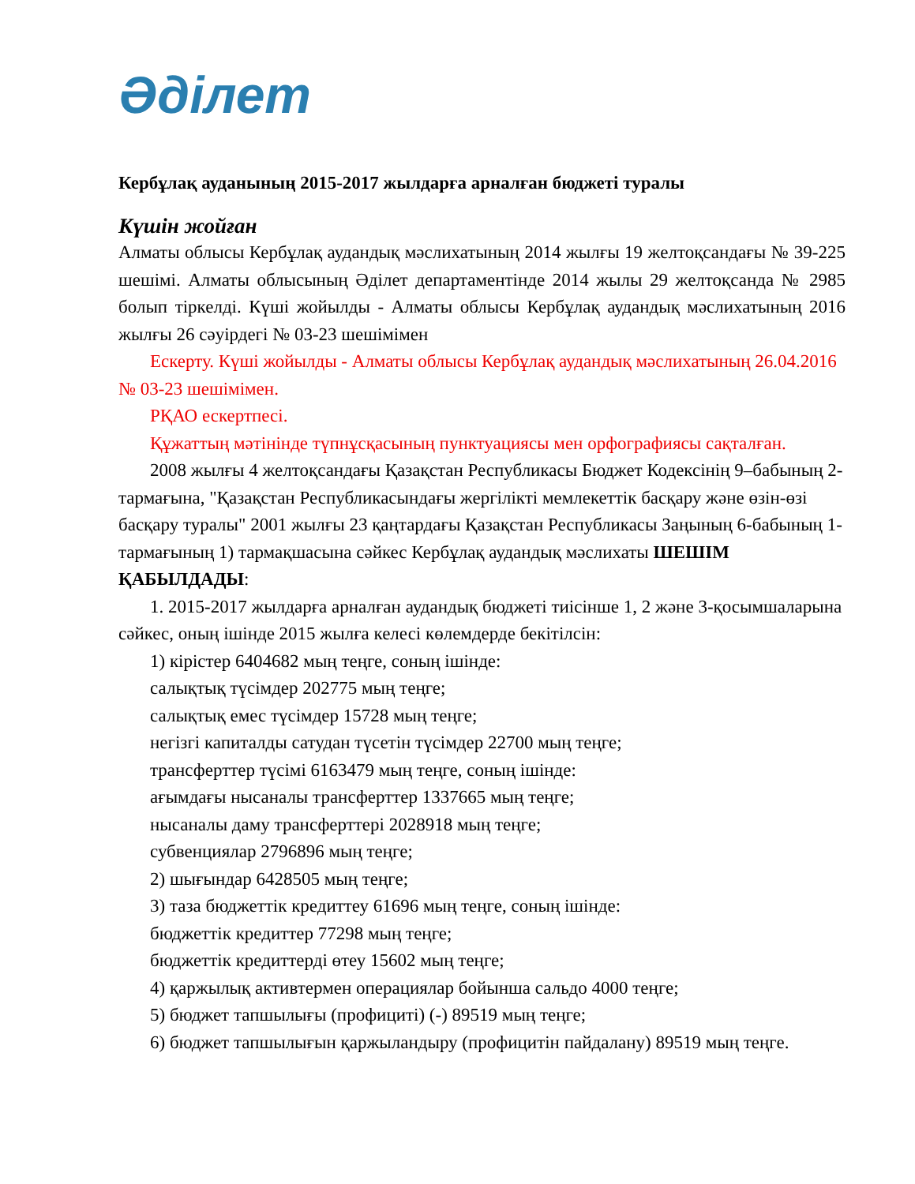Әділет
Кербұлақ ауданының 2015-2017 жылдарға арналған бюджеті туралы
Күшін жойған
Алматы облысы Кербұлақ аудандық мәслихатының 2014 жылғы 19 желтоқсандағы № 39-225 шешімі. Алматы облысының Әділет департаментінде 2014 жылы 29 желтоқсанда № 2985 болып тіркелді. Күші жойылды - Алматы облысы Кербұлақ аудандық мәслихатының 2016 жылғы 26 сәуірдегі № 03-23 шешімімен
Ескерту. Күші жойылды - Алматы облысы Кербұлақ аудандық мәслихатының 26.04.2016 № 03-23 шешімімен.
РҚАО ескертпесі.
Құжаттың мәтінінде түпнұсқасының пунктуациясы мен орфографиясы сақталған.
2008 жылғы 4 желтоқсандағы Қазақстан Республикасы Бюджет Кодексінің 9–бабының 2-тармағына, "Қазақстан Республикасындағы жергілікті мемлекеттік басқару және өзін-өзі басқару туралы" 2001 жылғы 23 қаңтардағы Қазақстан Республикасы Заңының 6-бабының 1-тармағының 1) тармақшасына сәйкес Кербұлақ аудандық мәслихаты ШЕШІМ ҚАБЫЛДАДЫ:
1. 2015-2017 жылдарға арналған аудандық бюджеті тиісінше 1, 2 және 3-қосымшаларына сәйкес, оның ішінде 2015 жылға келесі көлемдерде бекітілсін:
1) кірістер 6404682 мың теңге, соның ішінде:
салықтық түсімдер 202775 мың теңге;
салықтық емес түсімдер 15728 мың теңге;
негізгі капиталды сатудан түсетін түсімдер 22700 мың теңге;
трансферттер түсімі 6163479 мың теңге, соның ішінде:
ағымдағы нысаналы трансферттер 1337665 мың теңге;
нысаналы даму трансферттері 2028918 мың теңге;
субвенциялар 2796896 мың теңге;
2) шығындар 6428505 мың теңге;
3) таза бюджеттік кредиттеу 61696 мың теңге, соның ішінде:
бюджеттік кредиттер 77298 мың теңге;
бюджеттік кредиттерді өтеу 15602 мың теңге;
4) қаржылық активтермен операциялар бойынша сальдо 4000 теңге;
5) бюджет тапшылығы (профициті) (-) 89519 мың теңге;
6) бюджет тапшылығын қаржыландыру (профицитін пайдалану) 89519 мың теңге.